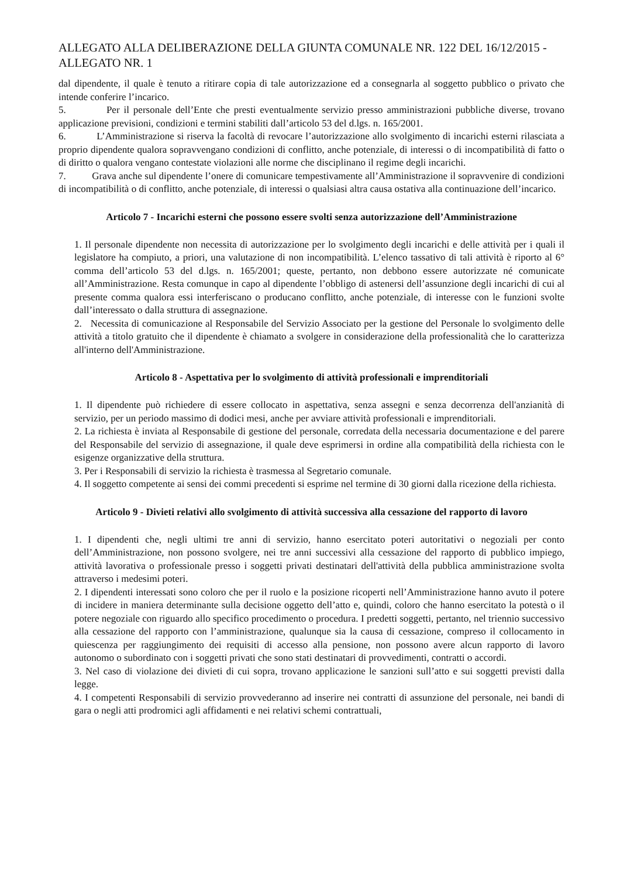ALLEGATO ALLA DELIBERAZIONE DELLA GIUNTA COMUNALE NR. 122 DEL 16/12/2015 - ALLEGATO NR. 1
dal dipendente, il quale è tenuto a ritirare copia di tale autorizzazione ed a consegnarla al soggetto pubblico o privato che intende conferire l’incarico.
5. Per il personale dell’Ente che presti eventualmente servizio presso amministrazioni pubbliche diverse, trovano applicazione previsioni, condizioni e termini stabiliti dall’articolo 53 del d.lgs. n. 165/2001.
6. L’Amministrazione si riserva la facoltà di revocare l’autorizzazione allo svolgimento di incarichi esterni rilasciata a proprio dipendente qualora sopravvengano condizioni di conflitto, anche potenziale, di interessi o di incompatibilità di fatto o di diritto o qualora vengano contestate violazioni alle norme che disciplinano il regime degli incarichi.
7. Grava anche sul dipendente l’onere di comunicare tempestivamente all’Amministrazione il sopravvenire di condizioni di incompatibilità o di conflitto, anche potenziale, di interessi o qualsiasi altra causa ostativa alla continuazione dell’incarico.
Articolo 7 - Incarichi esterni che possono essere svolti senza autorizzazione dell’Amministrazione
1. Il personale dipendente non necessita di autorizzazione per lo svolgimento degli incarichi e delle attività per i quali il legislatore ha compiuto, a priori, una valutazione di non incompatibilità. L’elenco tassativo di tali attività è riporto al 6° comma dell’articolo 53 del d.lgs. n. 165/2001; queste, pertanto, non debbono essere autorizzate né comunicate all’Amministrazione. Resta comunque in capo al dipendente l’obbligo di astenersi dell’assunzione degli incarichi di cui al presente comma qualora essi interferiscano o producano conflitto, anche potenziale, di interesse con le funzioni svolte dall’interessato o dalla struttura di assegnazione.
2. Necessita di comunicazione al Responsabile del Servizio Associato per la gestione del Personale lo svolgimento delle attività a titolo gratuito che il dipendente è chiamato a svolgere in considerazione della professionalità che lo caratterizza all'interno dell'Amministrazione.
Articolo 8 - Aspettativa per lo svolgimento di attività professionali e imprenditoriali
1. Il dipendente può richiedere di essere collocato in aspettativa, senza assegni e senza decorrenza dell'anzianità di servizio, per un periodo massimo di dodici mesi, anche per avviare attività professionali e imprenditoriali.
2. La richiesta è inviata al Responsabile di gestione del personale, corredata della necessaria documentazione e del parere del Responsabile del servizio di assegnazione, il quale deve esprimersi in ordine alla compatibilità della richiesta con le esigenze organizzative della struttura.
3. Per i Responsabili di servizio la richiesta è trasmessa al Segretario comunale.
4. Il soggetto competente ai sensi dei commi precedenti si esprime nel termine di 30 giorni dalla ricezione della richiesta.
Articolo 9 - Divieti relativi allo svolgimento di attività successiva alla cessazione del rapporto di lavoro
1. I dipendenti che, negli ultimi tre anni di servizio, hanno esercitato poteri autoritativi o negoziali per conto dell’Amministrazione, non possono svolgere, nei tre anni successivi alla cessazione del rapporto di pubblico impiego, attività lavorativa o professionale presso i soggetti privati destinatari dell'attività della pubblica amministrazione svolta attraverso i medesimi poteri.
2. I dipendenti interessati sono coloro che per il ruolo e la posizione ricoperti nell’Amministrazione hanno avuto il potere di incidere in maniera determinante sulla decisione oggetto dell’atto e, quindi, coloro che hanno esercitato la potestà o il potere negoziale con riguardo allo specifico procedimento o procedura. I predetti soggetti, pertanto, nel triennio successivo alla cessazione del rapporto con l’amministrazione, qualunque sia la causa di cessazione, compreso il collocamento in quiescenza per raggiungimento dei requisiti di accesso alla pensione, non possono avere alcun rapporto di lavoro autonomo o subordinato con i soggetti privati che sono stati destinatari di provvedimenti, contratti o accordi.
3. Nel caso di violazione dei divieti di cui sopra, trovano applicazione le sanzioni sull’atto e sui soggetti previsti dalla legge.
4. I competenti Responsabili di servizio provvederanno ad inserire nei contratti di assunzione del personale, nei bandi di gara o negli atti prodromici agli affidamenti e nei relativi schemi contrattuali,